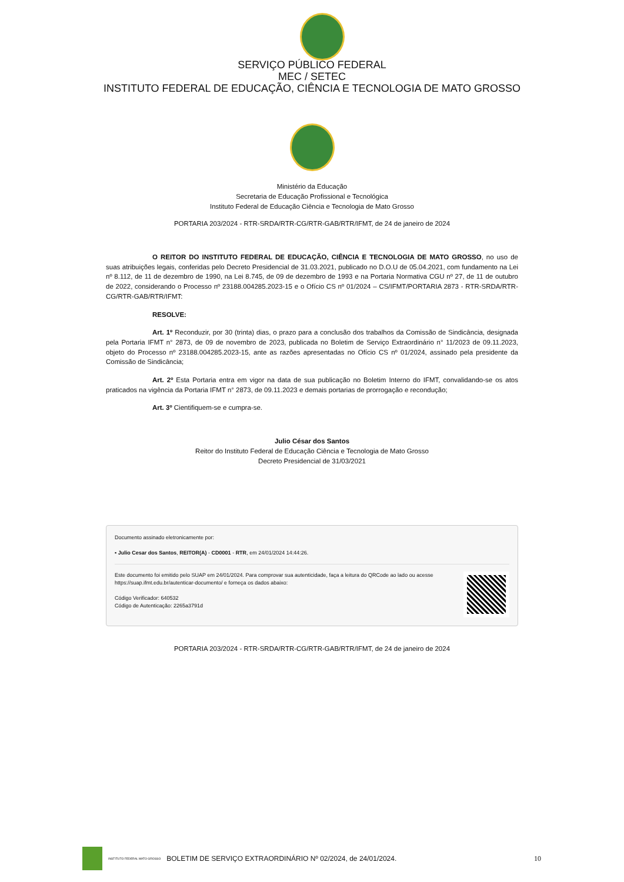SERVIÇO PÚBLICO FEDERAL
MEC / SETEC
INSTITUTO FEDERAL DE EDUCAÇÃO, CIÊNCIA E TECNOLOGIA DE MATO GROSSO
Ministério da Educação
Secretaria de Educação Profissional e Tecnológica
Instituto Federal de Educação Ciência e Tecnologia de Mato Grosso
PORTARIA 203/2024 - RTR-SRDA/RTR-CG/RTR-GAB/RTR/IFMT, de 24 de janeiro de 2024
O REITOR DO INSTITUTO FEDERAL DE EDUCAÇÃO, CIÊNCIA E TECNOLOGIA DE MATO GROSSO, no uso de suas atribuições legais, conferidas pelo Decreto Presidencial de 31.03.2021, publicado no D.O.U de 05.04.2021, com fundamento na Lei nº 8.112, de 11 de dezembro de 1990, na Lei 8.745, de 09 de dezembro de 1993 e na Portaria Normativa CGU nº 27, de 11 de outubro de 2022, considerando o Processo nº 23188.004285.2023-15 e o Ofício CS nº 01/2024 – CS/IFMT/PORTARIA 2873 - RTR-SRDA/RTR-CG/RTR-GAB/RTR/IFMT:
RESOLVE:
Art. 1º Reconduzir, por 30 (trinta) dias, o prazo para a conclusão dos trabalhos da Comissão de Sindicância, designada pela Portaria IFMT n° 2873, de 09 de novembro de 2023, publicada no Boletim de Serviço Extraordinário n° 11/2023 de 09.11.2023, objeto do Processo nº 23188.004285.2023-15, ante as razões apresentadas no Ofício CS nº 01/2024, assinado pela presidente da Comissão de Sindicância;
Art. 2º Esta Portaria entra em vigor na data de sua publicação no Boletim Interno do IFMT, convalidando-se os atos praticados na vigência da Portaria IFMT n° 2873, de 09.11.2023 e demais portarias de prorrogação e recondução;
Art. 3º Cientifiquem-se e cumpra-se.
Julio César dos Santos
Reitor do Instituto Federal de Educação Ciência e Tecnologia de Mato Grosso
Decreto Presidencial de 31/03/2021
Documento assinado eletronicamente por:
▪ Julio Cesar dos Santos, REITOR(A) - CD0001 - RTR, em 24/01/2024 14:44:26.
Este documento foi emitido pelo SUAP em 24/01/2024. Para comprovar sua autenticidade, faça a leitura do QRCode ao lado ou acesse https://suap.ifmt.edu.br/autenticar-documento/ e forneça os dados abaixo:
Código Verificador: 640532
Código de Autenticação: 2265a3791d
PORTARIA 203/2024 - RTR-SRDA/RTR-CG/RTR-GAB/RTR/IFMT, de 24 de janeiro de 2024
INSTITUTO FEDERAL MATO GROSSO BOLETIM DE SERVIÇO EXTRAORDINÁRIO Nº 02/2024, de 24/01/2024. 10